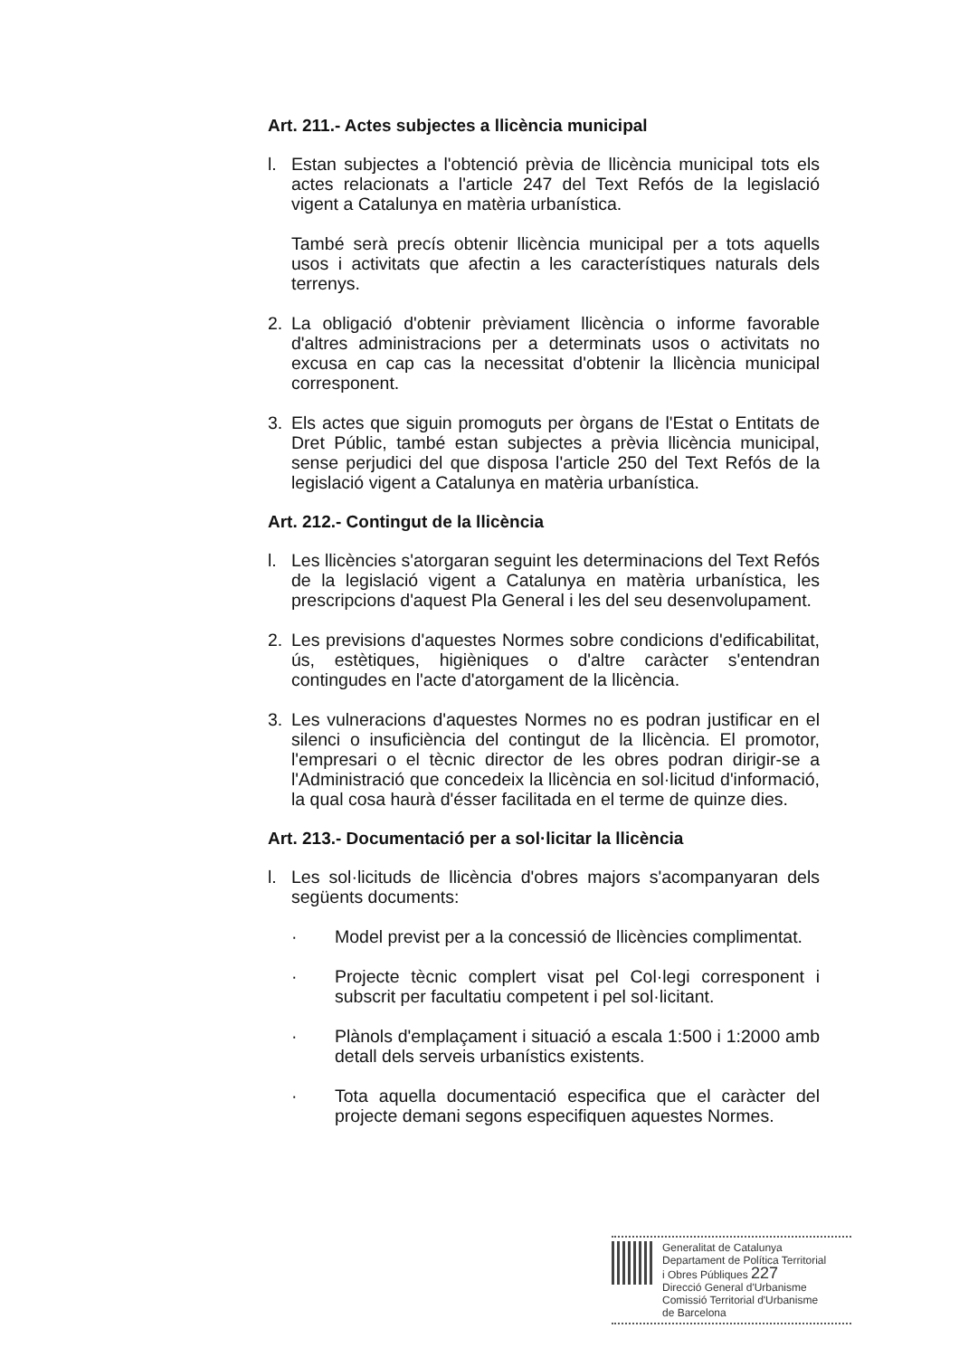Art. 211.- Actes subjectes a llicència municipal
l. Estan subjectes a l'obtenció prèvia de llicència municipal tots els actes relacionats a l'article 247 del Text Refós de la legislació vigent a Catalunya en matèria urbanística.
També serà precís obtenir llicència municipal per a tots aquells usos i activitats que afectin a les característiques naturals dels terrenys.
2. La obligació d'obtenir prèviament llicència o informe favorable d'altres administracions per a determinats usos o activitats no excusa en cap cas la necessitat d'obtenir la llicència municipal corresponent.
3. Els actes que siguin promoguts per òrgans de l'Estat o Entitats de Dret Públic, també estan subjectes a prèvia llicència municipal, sense perjudici del que disposa l'article 250 del Text Refós de la legislació vigent a Catalunya en matèria urbanística.
Art. 212.- Contingut de la llicència
l. Les llicències s'atorgaran seguint les determinacions del Text Refós de la legislació vigent a Catalunya en matèria urbanística, les prescripcions d'aquest Pla General i les del seu desenvolupament.
2. Les previsions d'aquestes Normes sobre condicions d'edificabilitat, ús, estètiques, higièniques o d'altre caràcter s'entendran contingudes en l'acte d'atorgament de la llicència.
3. Les vulneracions d'aquestes Normes no es podran justificar en el silenci o insuficiència del contingut de la llicència. El promotor, l'empresari o el tècnic director de les obres podran dirigir-se a l'Administració que concedeix la llicència en sol·licitud d'informació, la qual cosa haurà d'ésser facilitada en el terme de quinze dies.
Art. 213.- Documentació per a sol·licitar la llicència
l. Les sol·licituds de llicència d'obres majors s'acompanyaran dels següents documents:
· Model previst per a la concessió de llicències complimentat.
· Projecte tècnic complert visat pel Col·legi corresponent i subscrit per facultatiu competent i pel sol·licitant.
· Plànols d'emplaçament i situació a escala 1:500 i 1:2000 amb detall dels serveis urbanístics existents.
· Tota aquella documentació especifica que el caràcter del projecte demani segons especifiquen aquestes Normes.
Generalitat de Catalunya
Departament de Política Territorial
i Obres Públiques 227
Direcció General d'Urbanisme
Comissió Territorial d'Urbanisme
de Barcelona